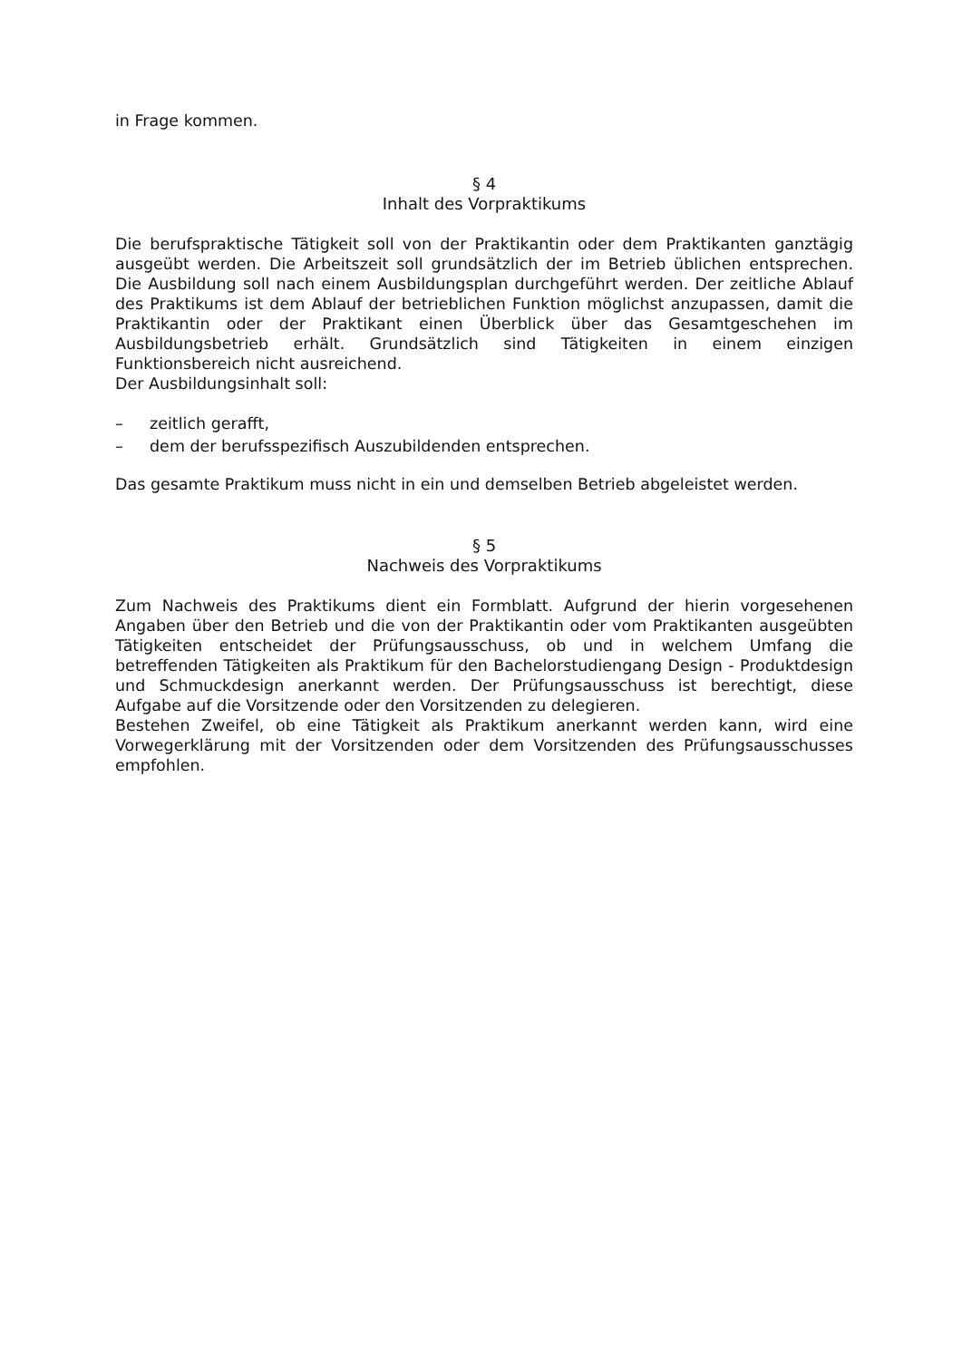in Frage kommen.
§ 4
Inhalt des Vorpraktikums
Die berufspraktische Tätigkeit soll von der Praktikantin oder dem Praktikanten ganztägig ausgeübt werden. Die Arbeitszeit soll grundsätzlich der im Betrieb üblichen entsprechen. Die Ausbildung soll nach einem Ausbildungsplan durchgeführt werden. Der zeitliche Ablauf des Praktikums ist dem Ablauf der betrieblichen Funktion möglichst anzupassen, damit die Praktikantin oder der Praktikant einen Überblick über das Gesamtgeschehen im Ausbildungsbetrieb erhält. Grundsätzlich sind Tätigkeiten in einem einzigen Funktionsbereich nicht ausreichend.
Der Ausbildungsinhalt soll:
– zeitlich gerafft,
– dem der berufsspezifisch Auszubildenden entsprechen.
Das gesamte Praktikum muss nicht in ein und demselben Betrieb abgeleistet werden.
§ 5
Nachweis des Vorpraktikums
Zum Nachweis des Praktikums dient ein Formblatt. Aufgrund der hierin vorgesehenen Angaben über den Betrieb und die von der Praktikantin oder vom Praktikanten ausgeübten Tätigkeiten entscheidet der Prüfungsausschuss, ob und in welchem Umfang die betreffenden Tätigkeiten als Praktikum für den Bachelorstudiengang Design - Produktdesign und Schmuckdesign anerkannt werden. Der Prüfungsausschuss ist berechtigt, diese Aufgabe auf die Vorsitzende oder den Vorsitzenden zu delegieren.
Bestehen Zweifel, ob eine Tätigkeit als Praktikum anerkannt werden kann, wird eine Vorwegerklärung mit der Vorsitzenden oder dem Vorsitzenden des Prüfungsausschusses empfohlen.